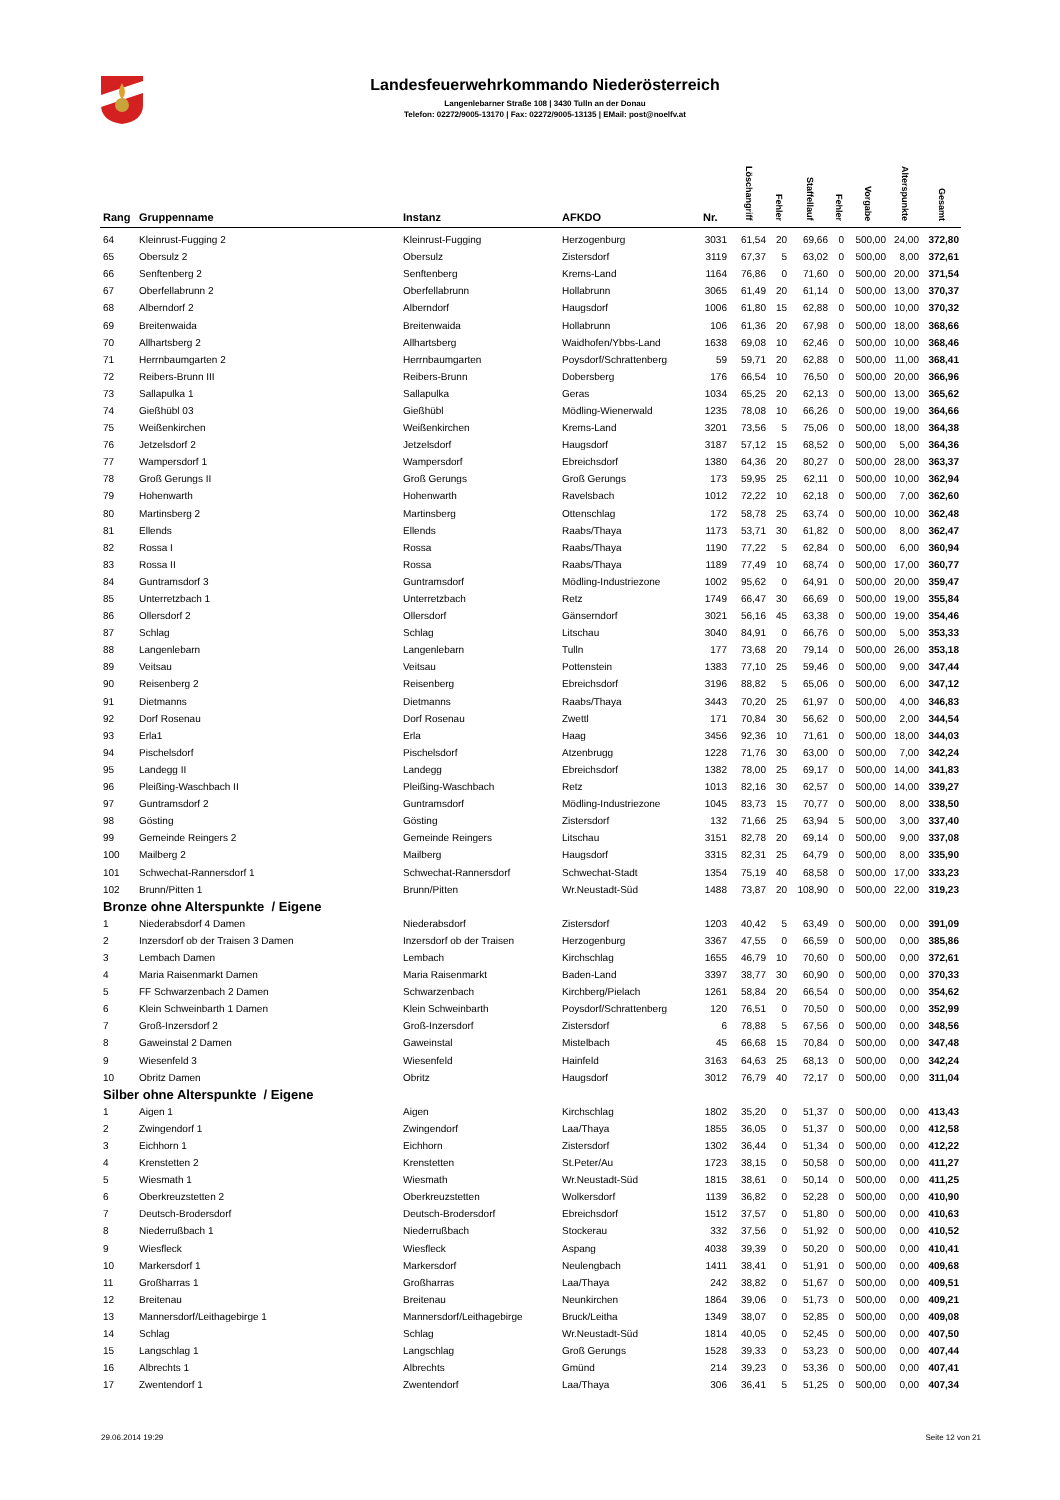Landesfeuerwehrkommando Niederösterreich
Langenlebarner Straße 108 | 3430 Tulln an der Donau
Telefon: 02272/9005-13170 | Fax: 02272/9005-13135 | EMail: post@noelfv.at
| Rang | Gruppenname | Instanz | AFKDO | Nr. | Löschangriff | Fehler | Staffellauf | Fehler | Vorgabe | Alterspunkte | Gesamt |
| --- | --- | --- | --- | --- | --- | --- | --- | --- | --- | --- | --- |
| 64 | Kleinrust-Fugging 2 | Kleinrust-Fugging | Herzogenburg | 3031 | 61,54 | 20 | 69,66 | 0 | 500,00 | 24,00 | 372,80 |
| 65 | Obersulz 2 | Obersulz | Zistersdorf | 3119 | 67,37 | 5 | 63,02 | 0 | 500,00 | 8,00 | 372,61 |
| 66 | Senftenberg 2 | Senftenberg | Krems-Land | 1164 | 76,86 | 0 | 71,60 | 0 | 500,00 | 20,00 | 371,54 |
| 67 | Oberfellabrunn 2 | Oberfellabrunn | Hollabrunn | 3065 | 61,49 | 20 | 61,14 | 0 | 500,00 | 13,00 | 370,37 |
| 68 | Alberndorf 2 | Alberndorf | Haugsdorf | 1006 | 61,80 | 15 | 62,88 | 0 | 500,00 | 10,00 | 370,32 |
| 69 | Breitenwaida | Breitenwaida | Hollabrunn | 106 | 61,36 | 20 | 67,98 | 0 | 500,00 | 18,00 | 368,66 |
| 70 | Allhartsberg 2 | Allhartsberg | Waidhofen/Ybbs-Land | 1638 | 69,08 | 10 | 62,46 | 0 | 500,00 | 10,00 | 368,46 |
| 71 | Herrnbaumgarten 2 | Herrnbaumgarten | Poysdorf/Schrattenberg | 59 | 59,71 | 20 | 62,88 | 0 | 500,00 | 11,00 | 368,41 |
| 72 | Reibers-Brunn III | Reibers-Brunn | Dobersberg | 176 | 66,54 | 10 | 76,50 | 0 | 500,00 | 20,00 | 366,96 |
| 73 | Sallapulka 1 | Sallapulka | Geras | 1034 | 65,25 | 20 | 62,13 | 0 | 500,00 | 13,00 | 365,62 |
| 74 | Gießhübl 03 | Gießhübl | Mödling-Wienerwald | 1235 | 78,08 | 10 | 66,26 | 0 | 500,00 | 19,00 | 364,66 |
| 75 | Weißenkirchen | Weißenkirchen | Krems-Land | 3201 | 73,56 | 5 | 75,06 | 0 | 500,00 | 18,00 | 364,38 |
| 76 | Jetzelsdorf 2 | Jetzelsdorf | Haugsdorf | 3187 | 57,12 | 15 | 68,52 | 0 | 500,00 | 5,00 | 364,36 |
| 77 | Wampersdorf 1 | Wampersdorf | Ebreichsdorf | 1380 | 64,36 | 20 | 80,27 | 0 | 500,00 | 28,00 | 363,37 |
| 78 | Groß Gerungs II | Groß Gerungs | Groß Gerungs | 173 | 59,95 | 25 | 62,11 | 0 | 500,00 | 10,00 | 362,94 |
| 79 | Hohenwarth | Hohenwarth | Ravelsbach | 1012 | 72,22 | 10 | 62,18 | 0 | 500,00 | 7,00 | 362,60 |
| 80 | Martinsberg 2 | Martinsberg | Ottenschlag | 172 | 58,78 | 25 | 63,74 | 0 | 500,00 | 10,00 | 362,48 |
| 81 | Ellends | Ellends | Raabs/Thaya | 1173 | 53,71 | 30 | 61,82 | 0 | 500,00 | 8,00 | 362,47 |
| 82 | Rossa I | Rossa | Raabs/Thaya | 1190 | 77,22 | 5 | 62,84 | 0 | 500,00 | 6,00 | 360,94 |
| 83 | Rossa II | Rossa | Raabs/Thaya | 1189 | 77,49 | 10 | 68,74 | 0 | 500,00 | 17,00 | 360,77 |
| 84 | Guntramsdorf 3 | Guntramsdorf | Mödling-Industriezone | 1002 | 95,62 | 0 | 64,91 | 0 | 500,00 | 20,00 | 359,47 |
| 85 | Unterretzbach 1 | Unterretzbach | Retz | 1749 | 66,47 | 30 | 66,69 | 0 | 500,00 | 19,00 | 355,84 |
| 86 | Ollersdorf 2 | Ollersdorf | Gänserndorf | 3021 | 56,16 | 45 | 63,38 | 0 | 500,00 | 19,00 | 354,46 |
| 87 | Schlag | Schlag | Litschau | 3040 | 84,91 | 0 | 66,76 | 0 | 500,00 | 5,00 | 353,33 |
| 88 | Langenlebarn | Langenlebarn | Tulln | 177 | 73,68 | 20 | 79,14 | 0 | 500,00 | 26,00 | 353,18 |
| 89 | Veitsau | Veitsau | Pottenstein | 1383 | 77,10 | 25 | 59,46 | 0 | 500,00 | 9,00 | 347,44 |
| 90 | Reisenberg 2 | Reisenberg | Ebreichsdorf | 3196 | 88,82 | 5 | 65,06 | 0 | 500,00 | 6,00 | 347,12 |
| 91 | Dietmanns | Dietmanns | Raabs/Thaya | 3443 | 70,20 | 25 | 61,97 | 0 | 500,00 | 4,00 | 346,83 |
| 92 | Dorf Rosenau | Dorf Rosenau | Zwettl | 171 | 70,84 | 30 | 56,62 | 0 | 500,00 | 2,00 | 344,54 |
| 93 | Erla1 | Erla | Haag | 3456 | 92,36 | 10 | 71,61 | 0 | 500,00 | 18,00 | 344,03 |
| 94 | Pischelsdorf | Pischelsdorf | Atzenbrugg | 1228 | 71,76 | 30 | 63,00 | 0 | 500,00 | 7,00 | 342,24 |
| 95 | Landegg II | Landegg | Ebreichsdorf | 1382 | 78,00 | 25 | 69,17 | 0 | 500,00 | 14,00 | 341,83 |
| 96 | Pleißing-Waschbach II | Pleißing-Waschbach | Retz | 1013 | 82,16 | 30 | 62,57 | 0 | 500,00 | 14,00 | 339,27 |
| 97 | Guntramsdorf 2 | Guntramsdorf | Mödling-Industriezone | 1045 | 83,73 | 15 | 70,77 | 0 | 500,00 | 8,00 | 338,50 |
| 98 | Gösting | Gösting | Zistersdorf | 132 | 71,66 | 25 | 63,94 | 5 | 500,00 | 3,00 | 337,40 |
| 99 | Gemeinde Reingers 2 | Gemeinde Reingers | Litschau | 3151 | 82,78 | 20 | 69,14 | 0 | 500,00 | 9,00 | 337,08 |
| 100 | Mailberg 2 | Mailberg | Haugsdorf | 3315 | 82,31 | 25 | 64,79 | 0 | 500,00 | 8,00 | 335,90 |
| 101 | Schwechat-Rannersdorf 1 | Schwechat-Rannersdorf | Schwechat-Stadt | 1354 | 75,19 | 40 | 68,58 | 0 | 500,00 | 17,00 | 333,23 |
| 102 | Brunn/Pitten 1 | Brunn/Pitten | Wr.Neustadt-Süd | 1488 | 73,87 | 20 | 108,90 | 0 | 500,00 | 22,00 | 319,23 |
| Bronze ohne Alterspunkte / Eigene | | | | | | | | | | | |
| 1 | Niederabsdorf 4 Damen | Niederabsdorf | Zistersdorf | 1203 | 40,42 | 5 | 63,49 | 0 | 500,00 | 0,00 | 391,09 |
| 2 | Inzersdorf ob der Traisen 3 Damen | Inzersdorf ob der Traisen | Herzogenburg | 3367 | 47,55 | 0 | 66,59 | 0 | 500,00 | 0,00 | 385,86 |
| 3 | Lembach Damen | Lembach | Kirchschlag | 1655 | 46,79 | 10 | 70,60 | 0 | 500,00 | 0,00 | 372,61 |
| 4 | Maria Raisenmarkt Damen | Maria Raisenmarkt | Baden-Land | 3397 | 38,77 | 30 | 60,90 | 0 | 500,00 | 0,00 | 370,33 |
| 5 | FF Schwarzenbach 2 Damen | Schwarzenbach | Kirchberg/Pielach | 1261 | 58,84 | 20 | 66,54 | 0 | 500,00 | 0,00 | 354,62 |
| 6 | Klein Schweinbarth 1 Damen | Klein Schweinbarth | Poysdorf/Schrattenberg | 120 | 76,51 | 0 | 70,50 | 0 | 500,00 | 0,00 | 352,99 |
| 7 | Groß-Inzersdorf 2 | Groß-Inzersdorf | Zistersdorf | 6 | 78,88 | 5 | 67,56 | 0 | 500,00 | 0,00 | 348,56 |
| 8 | Gaweinstal 2 Damen | Gaweinstal | Mistelbach | 45 | 66,68 | 15 | 70,84 | 0 | 500,00 | 0,00 | 347,48 |
| 9 | Wiesenfeld 3 | Wiesenfeld | Hainfeld | 3163 | 64,63 | 25 | 68,13 | 0 | 500,00 | 0,00 | 342,24 |
| 10 | Obritz Damen | Obritz | Haugsdorf | 3012 | 76,79 | 40 | 72,17 | 0 | 500,00 | 0,00 | 311,04 |
| Silber ohne Alterspunkte / Eigene | | | | | | | | | | | |
| 1 | Aigen 1 | Aigen | Kirchschlag | 1802 | 35,20 | 0 | 51,37 | 0 | 500,00 | 0,00 | 413,43 |
| 2 | Zwingendorf 1 | Zwingendorf | Laa/Thaya | 1855 | 36,05 | 0 | 51,37 | 0 | 500,00 | 0,00 | 412,58 |
| 3 | Eichhorn 1 | Eichhorn | Zistersdorf | 1302 | 36,44 | 0 | 51,34 | 0 | 500,00 | 0,00 | 412,22 |
| 4 | Krenstetten 2 | Krenstetten | St.Peter/Au | 1723 | 38,15 | 0 | 50,58 | 0 | 500,00 | 0,00 | 411,27 |
| 5 | Wiesmath 1 | Wiesmath | Wr.Neustadt-Süd | 1815 | 38,61 | 0 | 50,14 | 0 | 500,00 | 0,00 | 411,25 |
| 6 | Oberkreuzstetten 2 | Oberkreuzstetten | Wolkersdorf | 1139 | 36,82 | 0 | 52,28 | 0 | 500,00 | 0,00 | 410,90 |
| 7 | Deutsch-Brodersdorf | Deutsch-Brodersdorf | Ebreichsdorf | 1512 | 37,57 | 0 | 51,80 | 0 | 500,00 | 0,00 | 410,63 |
| 8 | Niederrußbach 1 | Niederrußbach | Stockerau | 332 | 37,56 | 0 | 51,92 | 0 | 500,00 | 0,00 | 410,52 |
| 9 | Wiesfleck | Wiesfleck | Aspang | 4038 | 39,39 | 0 | 50,20 | 0 | 500,00 | 0,00 | 410,41 |
| 10 | Markersdorf 1 | Markersdorf | Neulengbach | 1411 | 38,41 | 0 | 51,91 | 0 | 500,00 | 0,00 | 409,68 |
| 11 | Großharras 1 | Großharras | Laa/Thaya | 242 | 38,82 | 0 | 51,67 | 0 | 500,00 | 0,00 | 409,51 |
| 12 | Breitenau | Breitenau | Neunkirchen | 1864 | 39,06 | 0 | 51,73 | 0 | 500,00 | 0,00 | 409,21 |
| 13 | Mannersdorf/Leithagebirge 1 | Mannersdorf/Leithagebirge | Bruck/Leitha | 1349 | 38,07 | 0 | 52,85 | 0 | 500,00 | 0,00 | 409,08 |
| 14 | Schlag | Schlag | Wr.Neustadt-Süd | 1814 | 40,05 | 0 | 52,45 | 0 | 500,00 | 0,00 | 407,50 |
| 15 | Langschlag 1 | Langschlag | Groß Gerungs | 1528 | 39,33 | 0 | 53,23 | 0 | 500,00 | 0,00 | 407,44 |
| 16 | Albrechts 1 | Albrechts | Gmünd | 214 | 39,23 | 0 | 53,36 | 0 | 500,00 | 0,00 | 407,41 |
| 17 | Zwentendorf 1 | Zwentendorf | Laa/Thaya | 306 | 36,41 | 5 | 51,25 | 0 | 500,00 | 0,00 | 407,34 |
29.06.2014 19:29 Seite 12 von 21